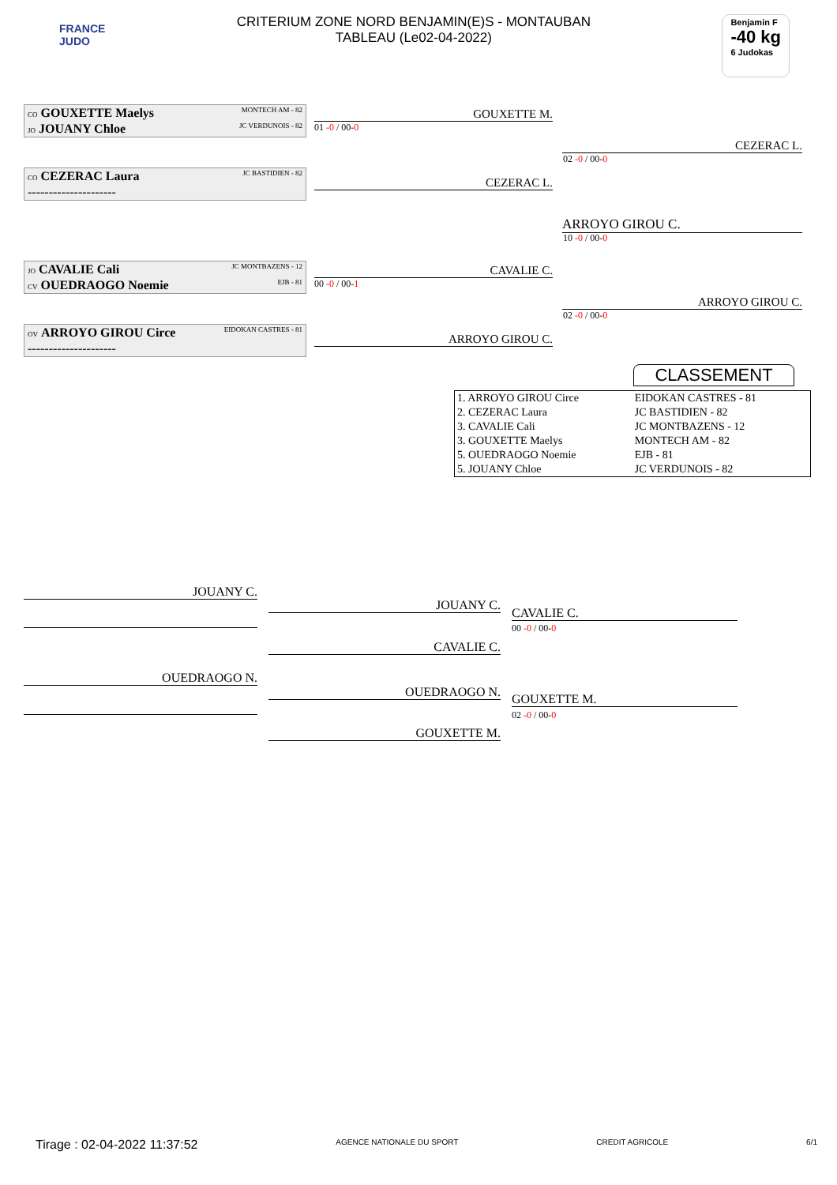FRANCE
JUDO
CRITERIUM ZONE NORD BENJAMIN(E)S - MONTAUBAN
TABLEAU (Le02-04-2022)
Benjamin F
-40 kg
6 Judokas
CO GOUXETTE Maelys MONTECH AM - 82
JO JOUANY Chloe JC VERDUNOIS - 82
01 -0 / 00-0
GOUXETTE M.
CO CEZERAC Laura JC BASTIDIEN - 82
---------------------
CEZERAC L.
CEZERAC L.
02 -0 / 00-0
ARROYO GIROU C.
10 -0 / 00-0
JO CAVALIE Cali JC MONTBAZENS - 12
CV OUEDRAOGO Noemie EJB - 81
00 -0 / 00-1
CAVALIE C.
OV ARROYO GIROU Circe EIDOKAN CASTRES - 81
---------------------
ARROYO GIROU C.
ARROYO GIROU C.
02 -0 / 00-0
CLASSEMENT
| 1. ARROYO GIROU Circe | EIDOKAN CASTRES - 81 |
| 2. CEZERAC Laura | JC BASTIDIEN - 82 |
| 3. CAVALIE Cali | JC MONTBAZENS - 12 |
| 3. GOUXETTE Maelys | MONTECH AM - 82 |
| 5. OUEDRAOGO Noemie | EJB - 81 |
| 5. JOUANY Chloe | JC VERDUNOIS - 82 |
JOUANY C.
JOUANY C.
CAVALIE C.
CAVALIE C.
00 -0 / 00-0
OUEDRAOGO N.
OUEDRAOGO N.
GOUXETTE M.
GOUXETTE M.
02 -0 / 00-0
Tirage : 02-04-2022 11:37:52 AGENCE NATIONALE DU SPORT CREDIT AGRICOLE 6/1